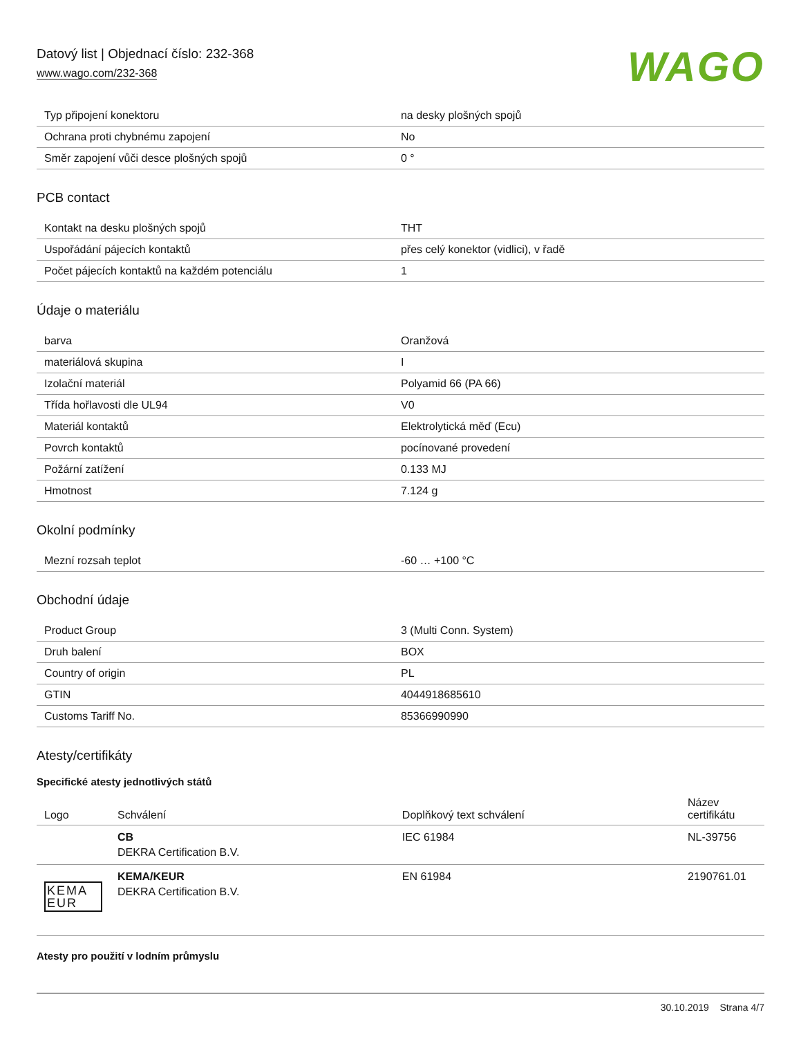Datový list | Objednací číslo: 232-368
www.wago.com/232-368
WAGO
| Typ připojení konektoru | na desky plošných spojů |
| Ochrana proti chybnému zapojení | No |
| Směr zapojení vůči desce plošných spojů | 0 ° |
PCB contact
| Kontakt na desku plošných spojů | THT |
| Uspořádání pájecích kontaktů | přes celý konektor (vidlici), v řadě |
| Počet pájecích kontaktů na každém potenciálu | 1 |
Údaje o materiálu
| barva | Oranžová |
| materiálová skupina | I |
| Izolační materiál | Polyamid 66 (PA 66) |
| Třída hořlavosti dle UL94 | V0 |
| Materiál kontaktů | Elektrolytická měď (Ecu) |
| Povrch kontaktů | pocínované provedení |
| Požární zatížení | 0.133 MJ |
| Hmotnost | 7.124 g |
Okolní podmínky
| Mezní rozsah teplot | -60 … +100 °C |
Obchodní údaje
| Product Group | 3 (Multi Conn. System) |
| Druh balení | BOX |
| Country of origin | PL |
| GTIN | 4044918685610 |
| Customs Tariff No. | 85366990990 |
Atesty/certifikáty
Specifické atesty jednotlivých států
| Logo | Schválení | Doplňkový text schválení | Název certifikátu |
| --- | --- | --- | --- |
| | CB DEKRA Certification B.V. | IEC 61984 | NL-39756 |
| KEMA EUR | KEMA/KEUR DEKRA Certification B.V. | EN 61984 | 2190761.01 |
Atesty pro použití v lodním průmyslu
30.10.2019 Strana 4/7